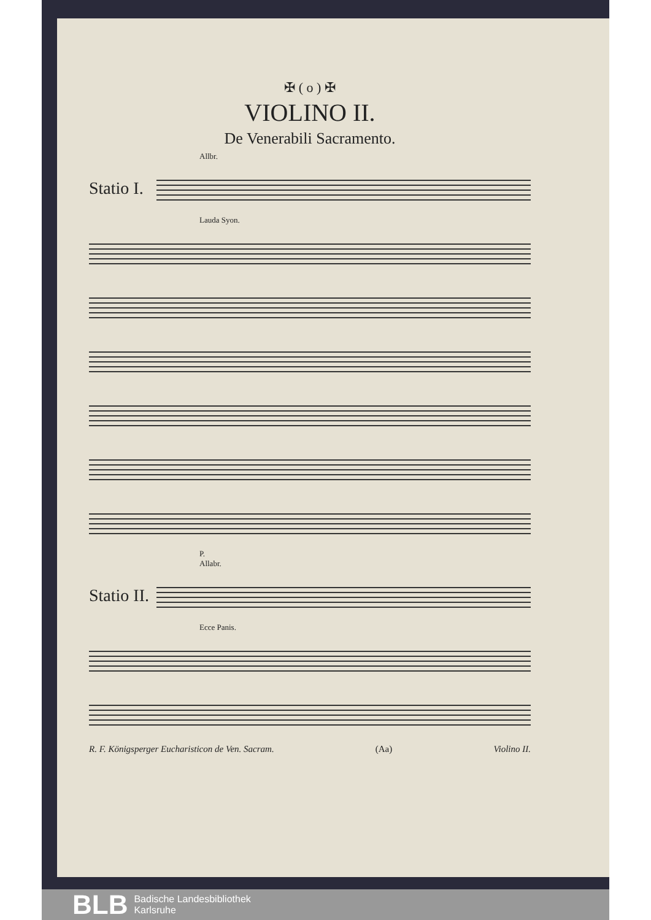✠ ( o ) ✠
VIOLINO II.
De Venerabili Sacramento.
Allbr.
Statio I.
Lauda Syon.
P.
Allabr.
Statio II.
Ecce Panis.
R. F. Königsperger Eucharisticon de Ven. Sacram. (Aa) Violino II.
BLB Badische Landesbibliothek
Karlsruhe